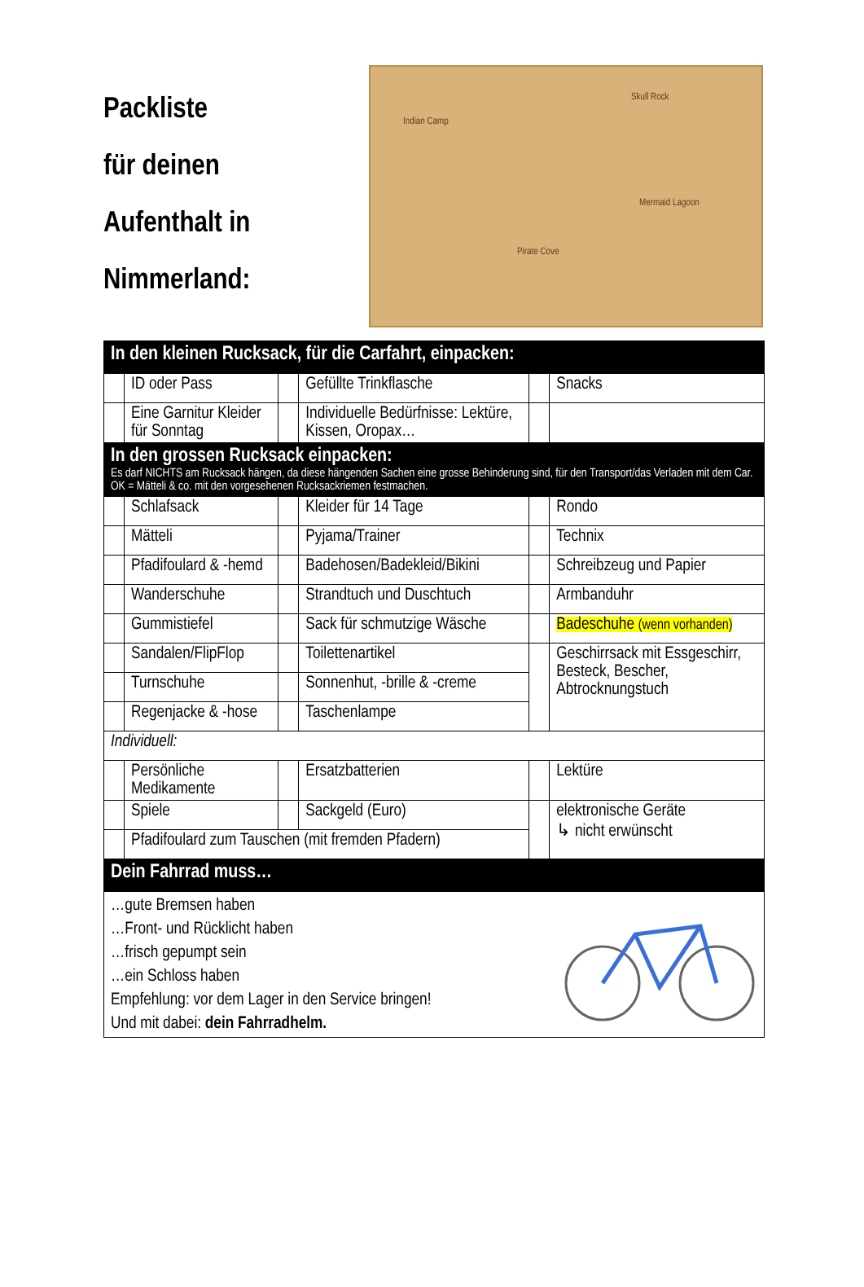Packliste
für deinen
Aufenthalt in
Nimmerland:
Indian Camp
Skull Rock
Mermaid Lagoon
Pirate Cove
| In den kleinen Rucksack, für die Carfahrt, einpacken: | | | | | |
| | ID oder Pass | | Gefüllte Trinkflasche | | Snacks |
| | Eine Garnitur Kleider für Sonntag | | Individuelle Bedürfnisse: Lektüre, Kissen, Oropax… | | |
| In den grossen Rucksack einpacken: Es darf NICHTS am Rucksack hängen, da diese hängenden Sachen eine grosse Behinderung sind, für den Transport/das Verladen mit dem Car. OK = Mätteli & co. mit den vorgesehenen Rucksackriemen festmachen. | | | | | |
| | Schlafsack | | Kleider für 14 Tage | | Rondo |
| | Mätteli | | Pyjama/Trainer | | Technix |
| | Pfadifoulard & -hemd | | Badehosen/Badekleid/Bikini | | Schreibzeug und Papier |
| | Wanderschuhe | | Strandtuch und Duschtuch | | Armbanduhr |
| | Gummistiefel | | Sack für schmutzige Wäsche | | Badeschuhe (wenn vorhanden) |
| | Sandalen/FlipFlop | | Toilettenartikel | | Geschirrsack mit Essgeschirr, Besteck, Bescher, Abtrocknungstuch |
| | Turnschuhe | | Sonnenhut, -brille & -creme | | |
| | Regenjacke & -hose | | Taschenlampe | | |
| Individuell: | | | | | |
| | Persönliche Medikamente | | Ersatzbatterien | | Lektüre |
| | Spiele | | Sackgeld (Euro) | | elektronische Geräte ↳ nicht erwünscht |
| | Pfadifoulard zum Tauschen (mit fremden Pfadern) | | | | |
| Dein Fahrrad muss… | | | | | |
| …gute Bremsen haben …Front- und Rücklicht haben …frisch gepumpt sein …ein Schloss haben Empfehlung: vor dem Lager in den Service bringen! Und mit dabei: dein Fahrradhelm. | | | | | |